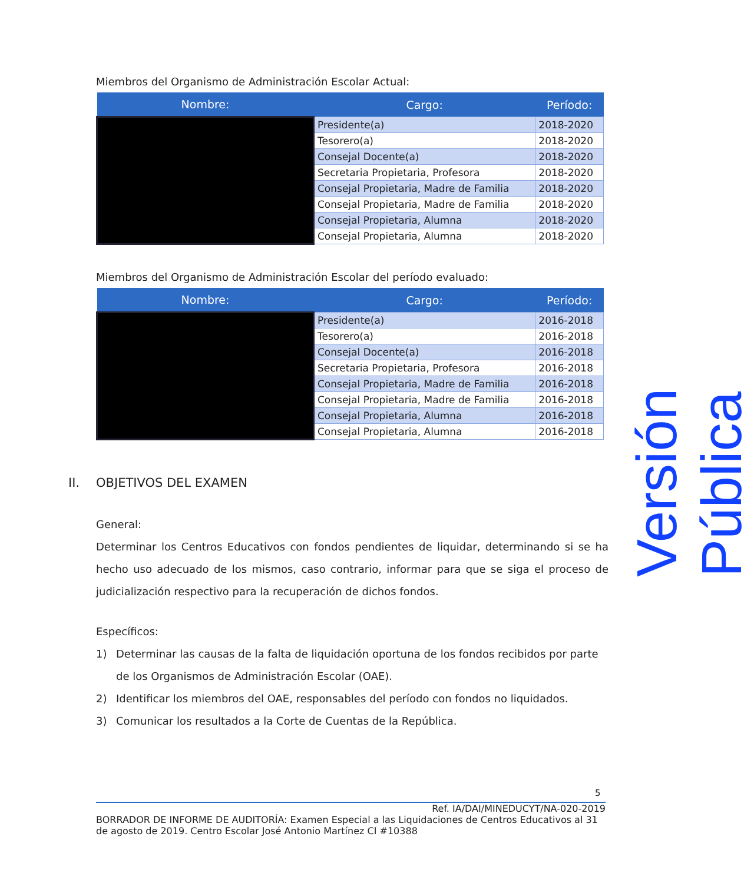Miembros del Organismo de Administración Escolar Actual:
| Nombre: | Cargo: | Período: |
| --- | --- | --- |
| | Presidente(a) | 2018-2020 |
| | Tesorero(a) | 2018-2020 |
| | Consejal Docente(a) | 2018-2020 |
| | Secretaria Propietaria, Profesora | 2018-2020 |
| | Consejal Propietaria, Madre de Familia | 2018-2020 |
| | Consejal Propietaria, Madre de Familia | 2018-2020 |
| | Consejal Propietaria, Alumna | 2018-2020 |
| | Consejal Propietaria, Alumna | 2018-2020 |
Miembros del Organismo de Administración Escolar del período evaluado:
| Nombre: | Cargo: | Período: |
| --- | --- | --- |
| | Presidente(a) | 2016-2018 |
| | Tesorero(a) | 2016-2018 |
| | Consejal Docente(a) | 2016-2018 |
| | Secretaria Propietaria, Profesora | 2016-2018 |
| | Consejal Propietaria, Madre de Familia | 2016-2018 |
| | Consejal Propietaria, Madre de Familia | 2016-2018 |
| | Consejal Propietaria, Alumna | 2016-2018 |
| | Consejal Propietaria, Alumna | 2016-2018 |
II. OBJETIVOS DEL EXAMEN
General:
Determinar los Centros Educativos con fondos pendientes de liquidar, determinando si se ha hecho uso adecuado de los mismos, caso contrario, informar para que se siga el proceso de judicialización respectivo para la recuperación de dichos fondos.
Específicos:
1) Determinar las causas de la falta de liquidación oportuna de los fondos recibidos por parte de los Organismos de Administración Escolar (OAE).
2) Identificar los miembros del OAE, responsables del período con fondos no liquidados.
3) Comunicar los resultados a la Corte de Cuentas de la República.
Versión Pública
5
Ref. IA/DAI/MINEDUCYT/NA-020-2019
BORRADOR DE INFORME DE AUDITORÍA: Examen Especial a las Liquidaciones de Centros Educativos al 31 de agosto de 2019. Centro Escolar José Antonio Martínez CI #10388